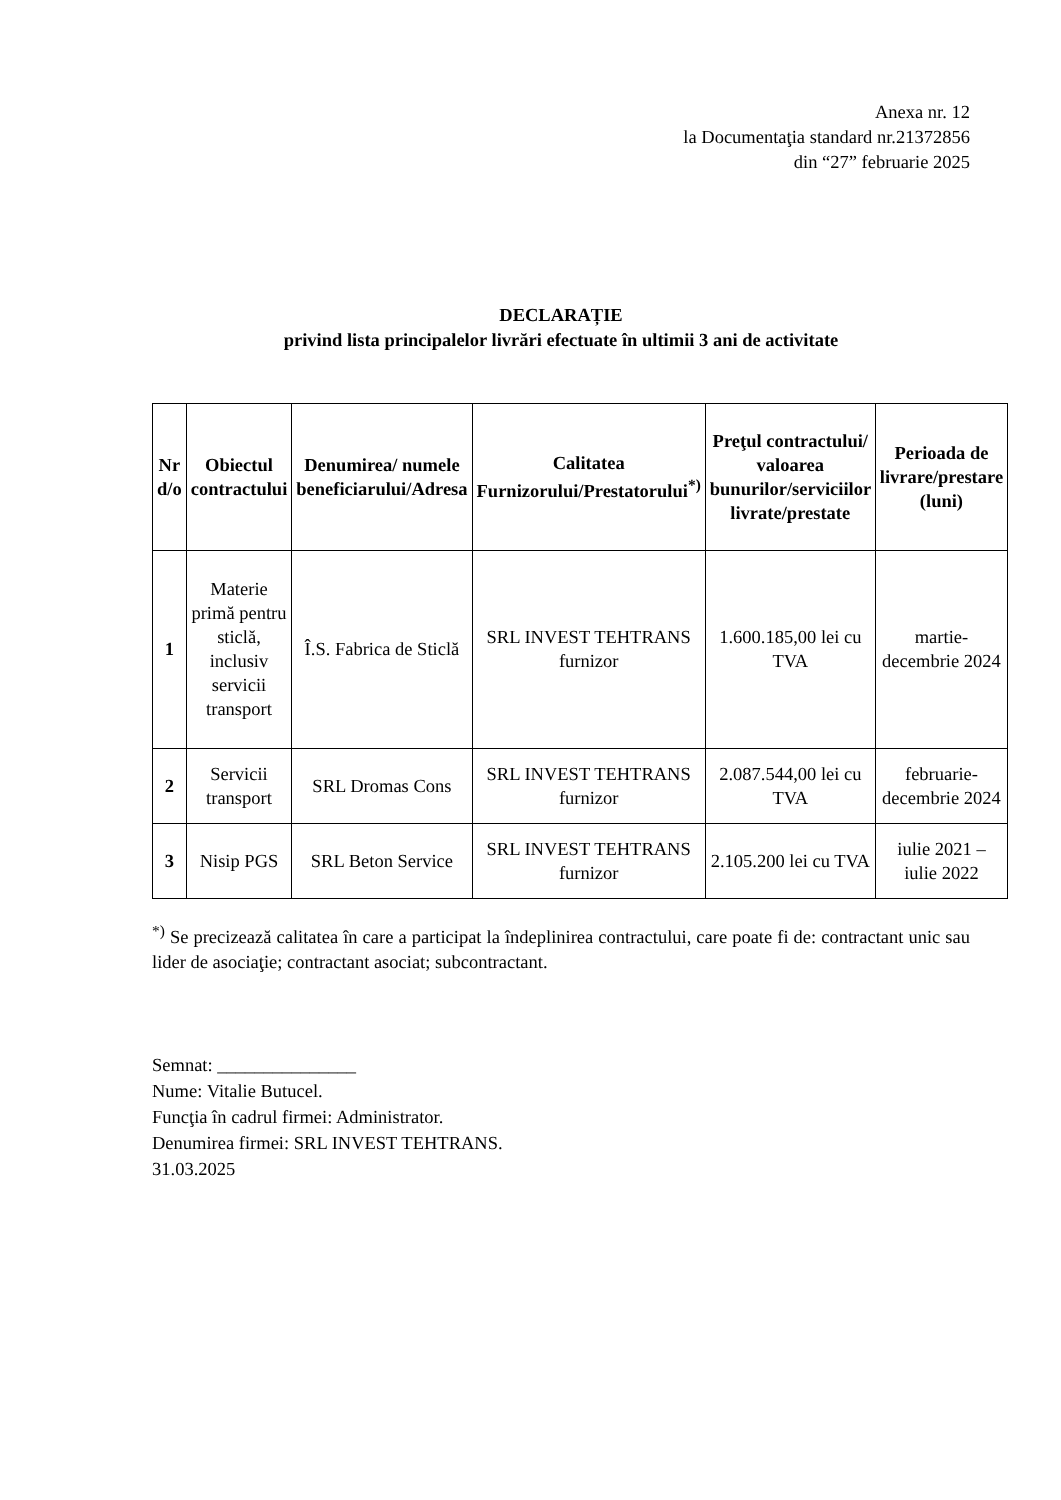Anexa nr. 12
la Documentaţia standard nr.21372856
din “27” februarie 2025
DECLARAȚIE
privind lista principalelor livrări efectuate în ultimii 3 ani de activitate
| Nr d/o | Obiectul contractului | Denumirea/ numele beneficiarului/Adresa | Calitatea Furnizorului/Prestatorului<sup>*)</sup> | Preţul contractului/ valoarea bunurilor/serviciilor livrate/prestate | Perioada de livrare/prestare (luni) |
| --- | --- | --- | --- | --- | --- |
| 1 | Materie primă pentru sticlă, inclusiv servicii transport | Î.S. Fabrica de Sticlă | SRL INVEST TEHTRANS furnizor | 1.600.185,00 lei cu TVA | martie-decembrie 2024 |
| 2 | Servicii transport | SRL Dromas Cons | SRL INVEST TEHTRANS furnizor | 2.087.544,00 lei cu TVA | februarie-decembrie 2024 |
| 3 | Nisip PGS | SRL Beton Service | SRL INVEST TEHTRANS furnizor | 2.105.200 lei cu TVA | iulie 2021 – iulie 2022 |
<sup>*)</sup> Se precizează calitatea în care a participat la îndeplinirea contractului, care poate fi de: contractant unic sau lider de asociaţie; contractant asociat; subcontractant.
Semnat: _______________
Nume: Vitalie Butucel.
Funcţia în cadrul firmei: Administrator.
Denumirea firmei: SRL INVEST TEHTRANS.
31.03.2025